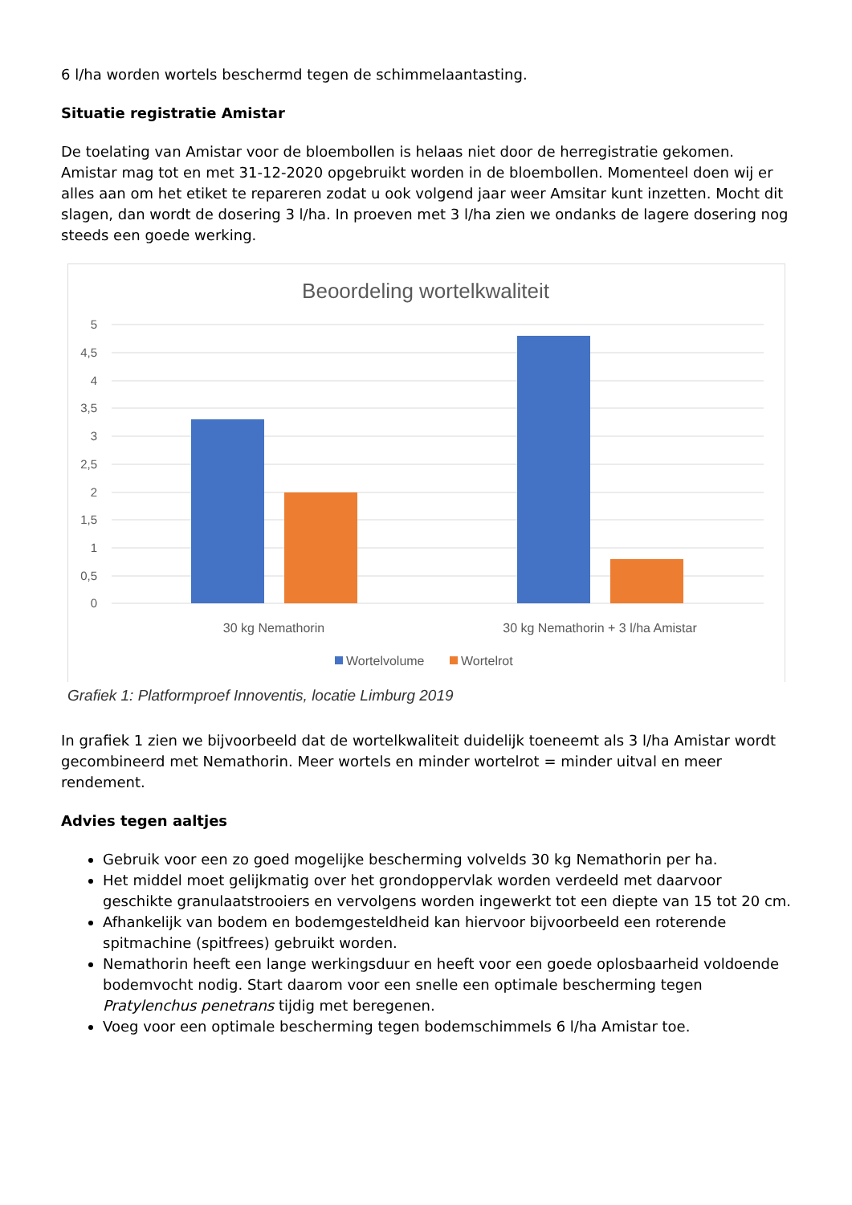6 l/ha worden wortels beschermd tegen de schimmelaantasting.
Situatie registratie Amistar
De toelating van Amistar voor de bloembollen is helaas niet door de herregistratie gekomen. Amistar mag tot en met 31-12-2020 opgebruikt worden in de bloembollen. Momenteel doen wij er alles aan om het etiket te repareren zodat u ook volgend jaar weer Amsitar kunt inzetten. Mocht dit slagen, dan wordt de dosering 3 l/ha. In proeven met 3 l/ha zien we ondanks de lagere dosering nog steeds een goede werking.
Beoordeling wortelkwaliteit
5
4,5
4
3,5
3
2,5
2
1,5
1
0,5
0
30 kg Nemathorin
30 kg Nemathorin + 3 l/ha Amistar
Wortelvolume
Wortelrot
Grafiek 1: Platformproef Innoventis, locatie Limburg 2019
In grafiek 1 zien we bijvoorbeeld dat de wortelkwaliteit duidelijk toeneemt als 3 l/ha Amistar wordt gecombineerd met Nemathorin. Meer wortels en minder wortelrot = minder uitval en meer rendement.
Advies tegen aaltjes
Gebruik voor een zo goed mogelijke bescherming volvelds 30 kg Nemathorin per ha.
Het middel moet gelijkmatig over het grondoppervlak worden verdeeld met daarvoor geschikte granulaatstrooiers en vervolgens worden ingewerkt tot een diepte van 15 tot 20 cm.
Afhankelijk van bodem en bodemgesteldheid kan hiervoor bijvoorbeeld een roterende spitmachine (spitfrees) gebruikt worden.
Nemathorin heeft een lange werkingsduur en heeft voor een goede oplosbaarheid voldoende bodemvocht nodig. Start daarom voor een snelle een optimale bescherming tegen Pratylenchus penetrans tijdig met beregenen.
Voeg voor een optimale bescherming tegen bodemschimmels 6 l/ha Amistar toe.